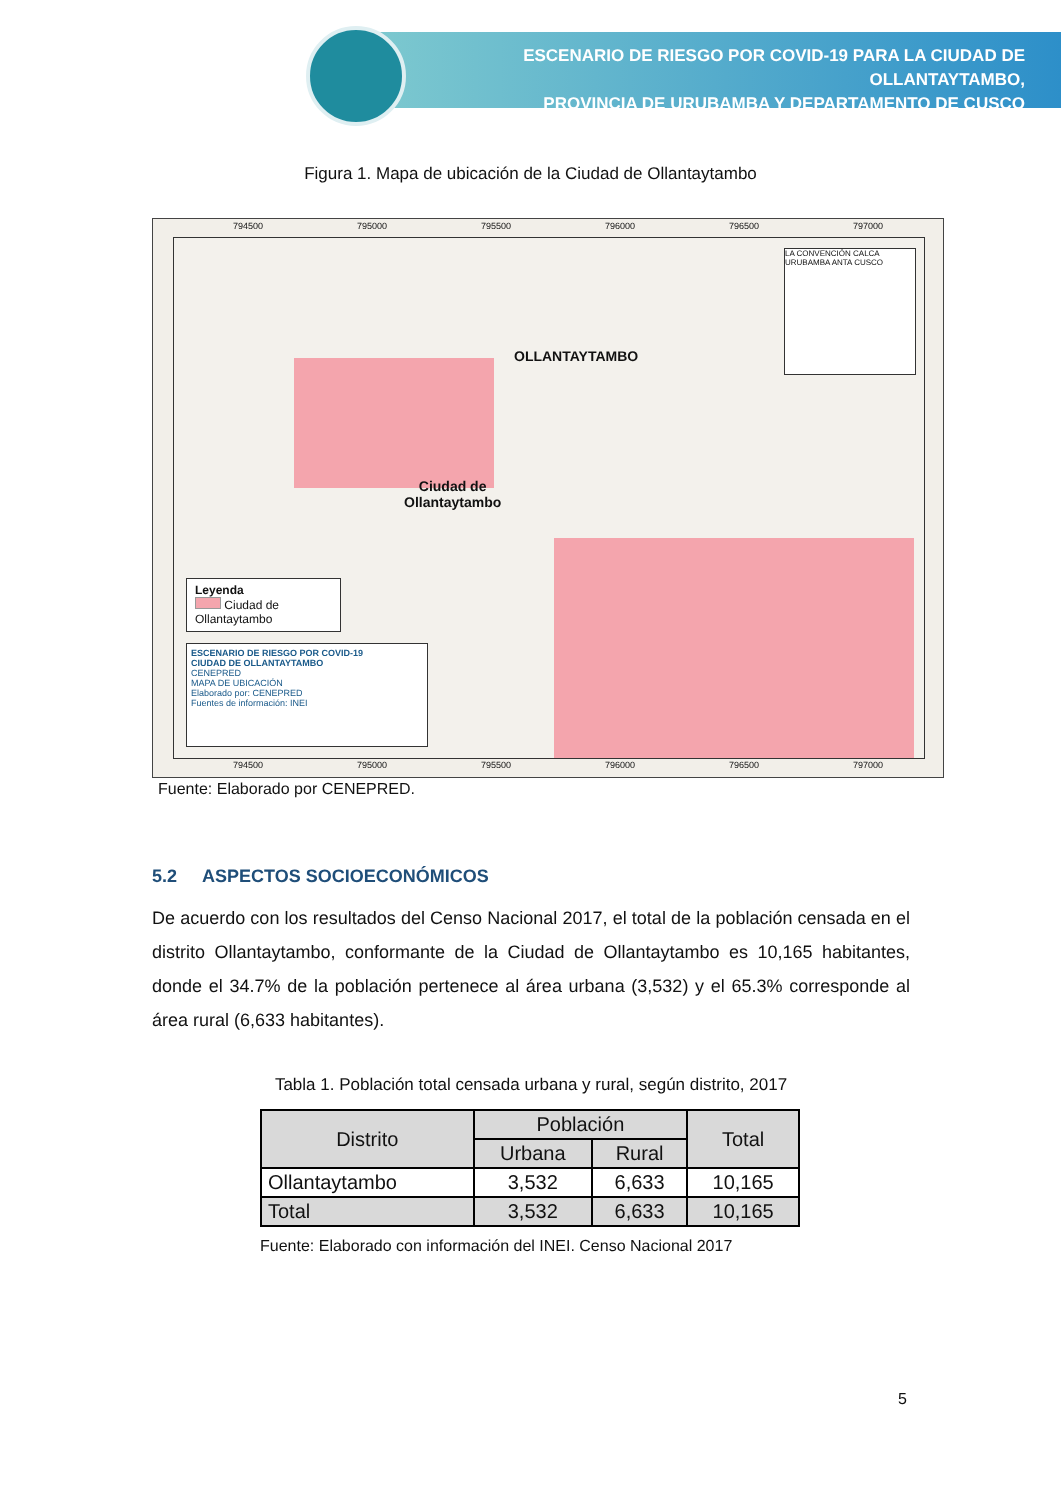ESCENARIO DE RIESGO POR COVID-19 PARA LA CIUDAD DE OLLANTAYTAMBO,
PROVINCIA DE URUBAMBA Y DEPARTAMENTO DE CUSCO
Figura 1. Mapa de ubicación de la Ciudad de Ollantaytambo
OLLANTAYTAMBO
Ciudad de
Ollantaytambo
LA CONVENCIÓN CALCA URUBAMBA ANTA CUSCO
Leyenda
Ciudad de Ollantaytambo
ESCENARIO DE RIESGO POR COVID-19
CIUDAD DE OLLANTAYTAMBO
CENEPRED
MAPA DE UBICACIÓN
Elaborado por: CENEPRED
Fuentes de información: INEI
794500 795000 795500 796000 796500 797000
794500 795000 795500 796000 796500 797000
Fuente: Elaborado por CENEPRED.
5.2 ASPECTOS SOCIOECONÓMICOS
De acuerdo con los resultados del Censo Nacional 2017, el total de la población censada en el distrito Ollantaytambo, conformante de la Ciudad de Ollantaytambo es 10,165 habitantes, donde el 34.7% de la población pertenece al área urbana (3,532) y el 65.3% corresponde al área rural (6,633 habitantes).
Tabla 1. Población total censada urbana y rural, según distrito, 2017
| Distrito | Población | | Total |
| --- | --- | --- | --- |
| | Urbana | Rural | |
| Ollantaytambo | 3,532 | 6,633 | 10,165 |
| Total | 3,532 | 6,633 | 10,165 |
Fuente: Elaborado con información del INEI. Censo Nacional 2017
5